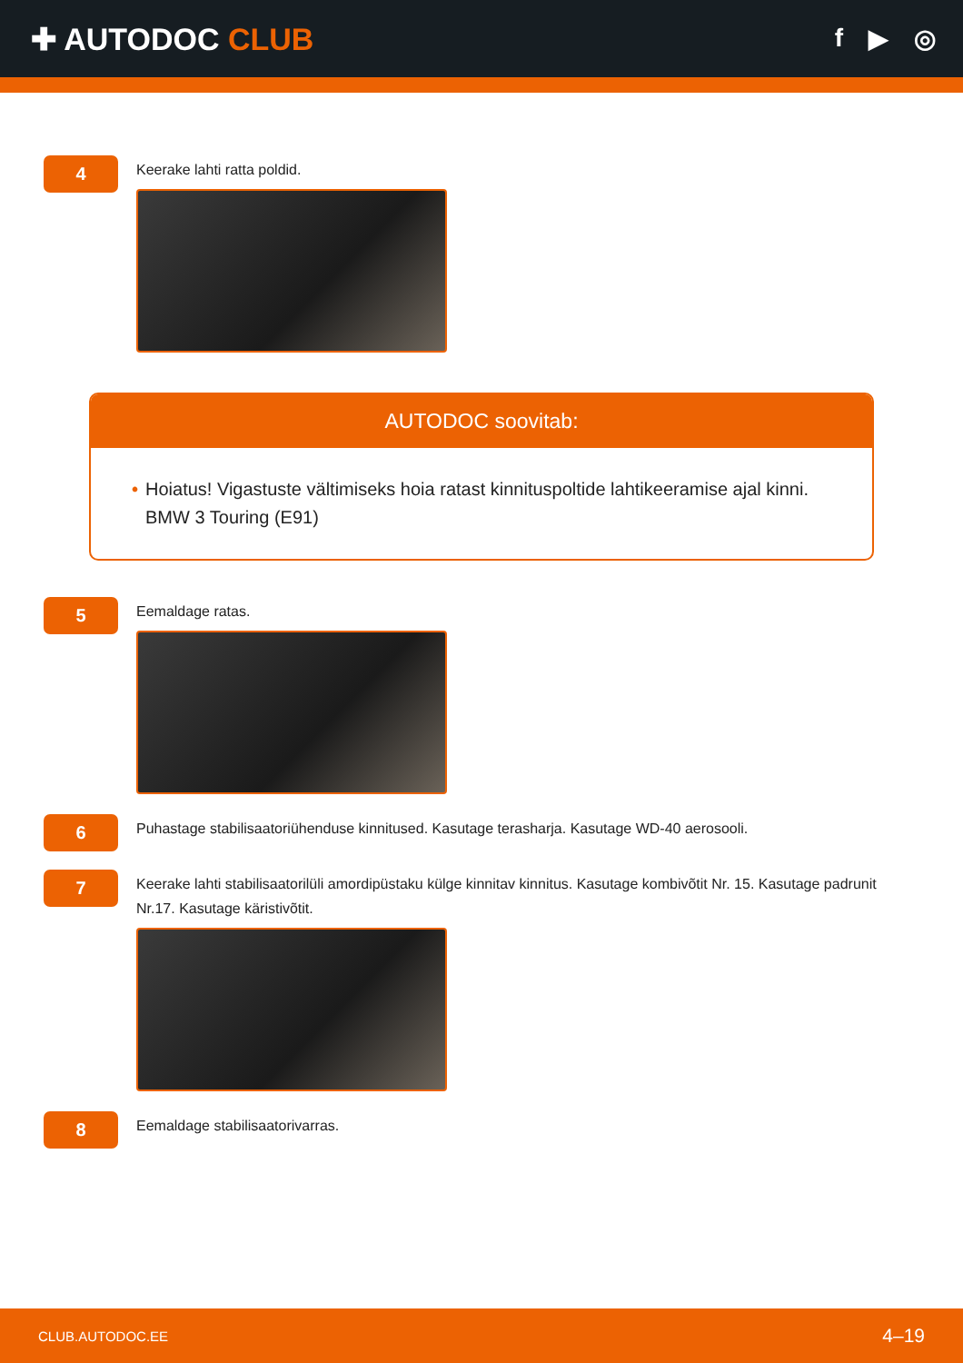✚ AUTODOC CLUB
f ▶ ◎
4
Keerake lahti ratta poldid.
AUTODOC soovitab:
• Hoiatus! Vigastuste vältimiseks hoia ratast kinnituspoltide lahtikeeramise ajal kinni. BMW 3 Touring (E91)
5
Eemaldage ratas.
6
Puhastage stabilisaatoriühenduse kinnitused. Kasutage terasharja. Kasutage WD-40 aerosooli.
7
Keerake lahti stabilisaatorilüli amordipüstaku külge kinnitav kinnitus. Kasutage kombivõtit Nr. 15. Kasutage padrunit Nr.17. Kasutage käristivõtit.
8
Eemaldage stabilisaatorivarras.
CLUB.AUTODOC.EE 4–19